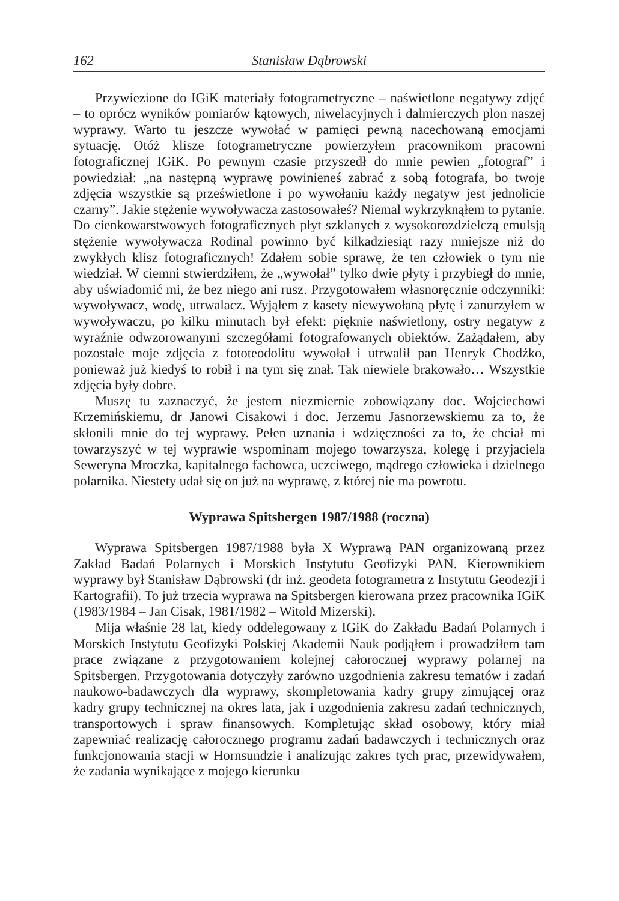162 Stanisław Dąbrowski
Przywiezione do IGiK materiały fotogrametryczne – naświetlone negatywy zdjęć – to oprócz wyników pomiarów kątowych, niwelacyjnych i dalmierczych plon naszej wyprawy. Warto tu jeszcze wywołać w pamięci pewną nacechowaną emocjami sytuację. Otóż klisze fotogrametryczne powierzyłem pracownikom pracowni fotograficznej IGiK. Po pewnym czasie przyszedł do mnie pewien „fotograf” i powiedział: „na następną wyprawę powinieneś zabrać z sobą fotografa, bo twoje zdjęcia wszystkie są prześwietlone i po wywołaniu każdy negatyw jest jednolicie czarny”. Jakie stężenie wywoływacza zastosowałeś? Niemal wykrzyknąłem to pytanie. Do cienkowarstwowych fotograficznych płyt szklanych z wysokorozdzielczą emulsją stężenie wywoływacza Rodinal powinno być kilkadziesiąt razy mniejsze niż do zwykłych klisz fotograficznych! Zdałem sobie sprawę, że ten człowiek o tym nie wiedział. W ciemni stwierdziłem, że „wywołał” tylko dwie płyty i przybiegł do mnie, aby uświadomić mi, że bez niego ani rusz. Przygotowałem własnoręcznie odczynniki: wywoływacz, wodę, utrwalacz. Wyjąłem z kasety niewywołaną płytę i zanurzyłem w wywoływaczu, po kilku minutach był efekt: pięknie naświetlony, ostry negatyw z wyraźnie odwzorowanymi szczegółami fotografowanych obiektów. Zażądałem, aby pozostałe moje zdjęcia z fototeodolitu wywołał i utrwalił pan Henryk Chodźko, ponieważ już kiedyś to robił i na tym się znał. Tak niewiele brakowało… Wszystkie zdjęcia były dobre.
Muszę tu zaznaczyć, że jestem niezmiernie zobowiązany doc. Wojciechowi Krzemińskiemu, dr Janowi Cisakowi i doc. Jerzemu Jasnorzewskiemu za to, że skłonili mnie do tej wyprawy. Pełen uznania i wdzięczności za to, że chciał mi towarzyszyć w tej wyprawie wspominam mojego towarzysza, kolegę i przyjaciela Seweryna Mroczka, kapitalnego fachowca, uczciwego, mądrego człowieka i dzielnego polarnika. Niestety udał się on już na wyprawę, z której nie ma powrotu.
Wyprawa Spitsbergen 1987/1988 (roczna)
Wyprawa Spitsbergen 1987/1988 była X Wyprawą PAN organizowaną przez Zakład Badań Polarnych i Morskich Instytutu Geofizyki PAN. Kierownikiem wyprawy był Stanisław Dąbrowski (dr inż. geodeta fotogrametra z Instytutu Geodezji i Kartografii). To już trzecia wyprawa na Spitsbergen kierowana przez pracownika IGiK (1983/1984 – Jan Cisak, 1981/1982 – Witold Mizerski).
Mija właśnie 28 lat, kiedy oddelegowany z IGiK do Zakładu Badań Polarnych i Morskich Instytutu Geofizyki Polskiej Akademii Nauk podjąłem i prowadziłem tam prace związane z przygotowaniem kolejnej całorocznej wyprawy polarnej na Spitsbergen. Przygotowania dotyczyły zarówno uzgodnienia zakresu tematów i zadań naukowo-badawczych dla wyprawy, skompletowania kadry grupy zimującej oraz kadry grupy technicznej na okres lata, jak i uzgodnienia zakresu zadań technicznych, transportowych i spraw finansowych. Kompletując skład osobowy, który miał zapewniać realizację całorocznego programu zadań badawczych i technicznych oraz funkcjonowania stacji w Hornsundzie i analizując zakres tych prac, przewidywałem, że zadania wynikające z mojego kierunku